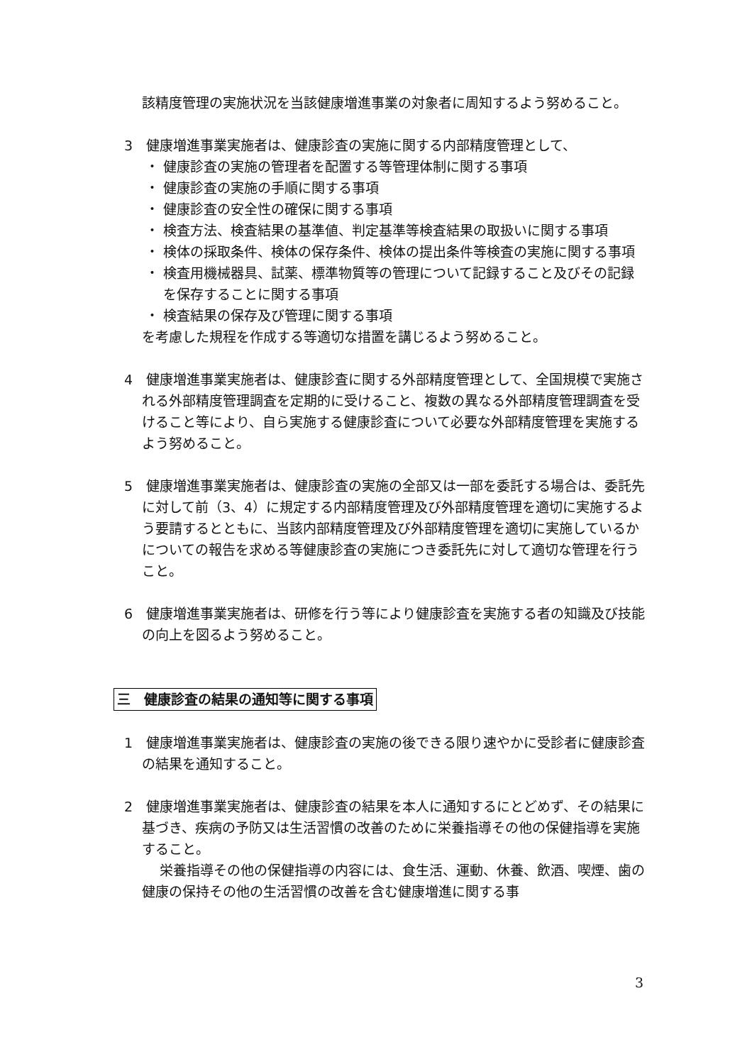該精度管理の実施状況を当該健康増進事業の対象者に周知するよう努めること。
3　健康増進事業実施者は、健康診査の実施に関する内部精度管理として、
・ 健康診査の実施の管理者を配置する等管理体制に関する事項
・ 健康診査の実施の手順に関する事項
・ 健康診査の安全性の確保に関する事項
・ 検査方法、検査結果の基準値、判定基準等検査結果の取扱いに関する事項
・ 検体の採取条件、検体の保存条件、検体の提出条件等検査の実施に関する事項
・ 検査用機械器具、試薬、標準物質等の管理について記録すること及びその記録を保存することに関する事項
・ 検査結果の保存及び管理に関する事項
を考慮した規程を作成する等適切な措置を講じるよう努めること。
4　健康増進事業実施者は、健康診査に関する外部精度管理として、全国規模で実施される外部精度管理調査を定期的に受けること、複数の異なる外部精度管理調査を受けること等により、自ら実施する健康診査について必要な外部精度管理を実施するよう努めること。
5　健康増進事業実施者は、健康診査の実施の全部又は一部を委託する場合は、委託先に対して前（3、4）に規定する内部精度管理及び外部精度管理を適切に実施するよう要請するとともに、当該内部精度管理及び外部精度管理を適切に実施しているかについての報告を求める等健康診査の実施につき委託先に対して適切な管理を行うこと。
6　健康増進事業実施者は、研修を行う等により健康診査を実施する者の知識及び技能の向上を図るよう努めること。
三　健康診査の結果の通知等に関する事項
1　健康増進事業実施者は、健康診査の実施の後できる限り速やかに受診者に健康診査の結果を通知すること。
2　健康増進事業実施者は、健康診査の結果を本人に通知するにとどめず、その結果に基づき、疾病の予防又は生活習慣の改善のために栄養指導その他の保健指導を実施すること。
栄養指導その他の保健指導の内容には、食生活、運動、休養、飲酒、喫煙、歯の健康の保持その他の生活習慣の改善を含む健康増進に関する事
3